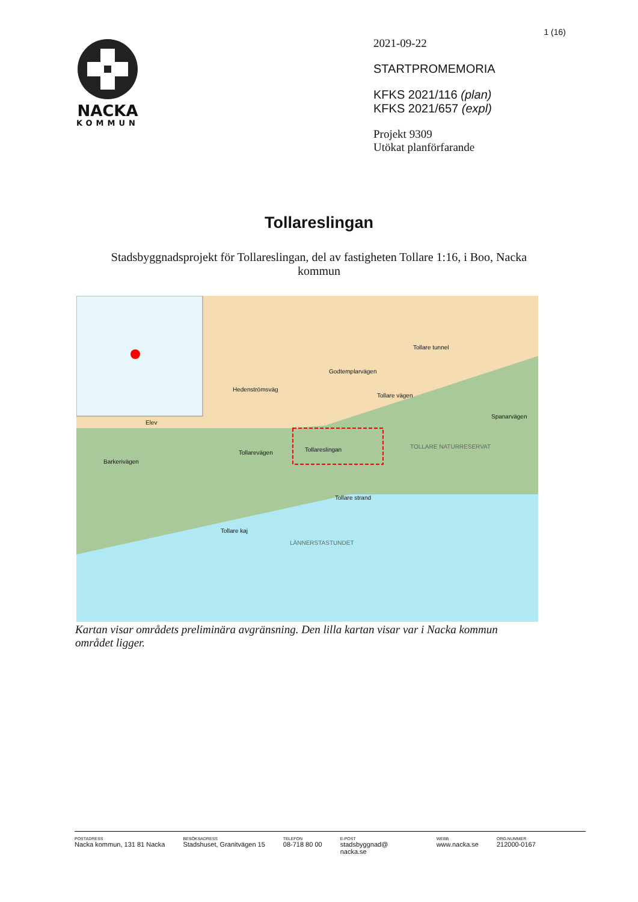NACKA
KOMMUN
1 (16)
2021-09-22
STARTPROMEMORIA
KFKS 2021/116 (plan)
KFKS 2021/657 (expl)
Projekt 9309
Utökat planförfarande
Tollareslingan
Stadsbyggnadsprojekt för Tollareslingan, del av fastigheten Tollare 1:16, i Boo, Nacka kommun
TOLLARE NATURRESERVAT
LÄNNERSTASTUNDET
Tollareslingan
Barkerivägen
Tollarevägen
Tollare strand
Tollare kaj
Godtemplarvägen
Tollare vägen
Tollare tunnel
Hedenströmsväg
Spanarvägen
Elev
Kartan visar områdets preliminära avgränsning. Den lilla kartan visar var i Nacka kommun området ligger.
POSTADRESS
Nacka kommun, 131 81 Nacka
BESÖKSADRESS
Stadshuset, Granitvägen 15
TELEFON
08-718 80 00
E-POST
stadsbyggnad@
nacka.se
WEBB
www.nacka.se
ORG.NUMMER
212000-0167